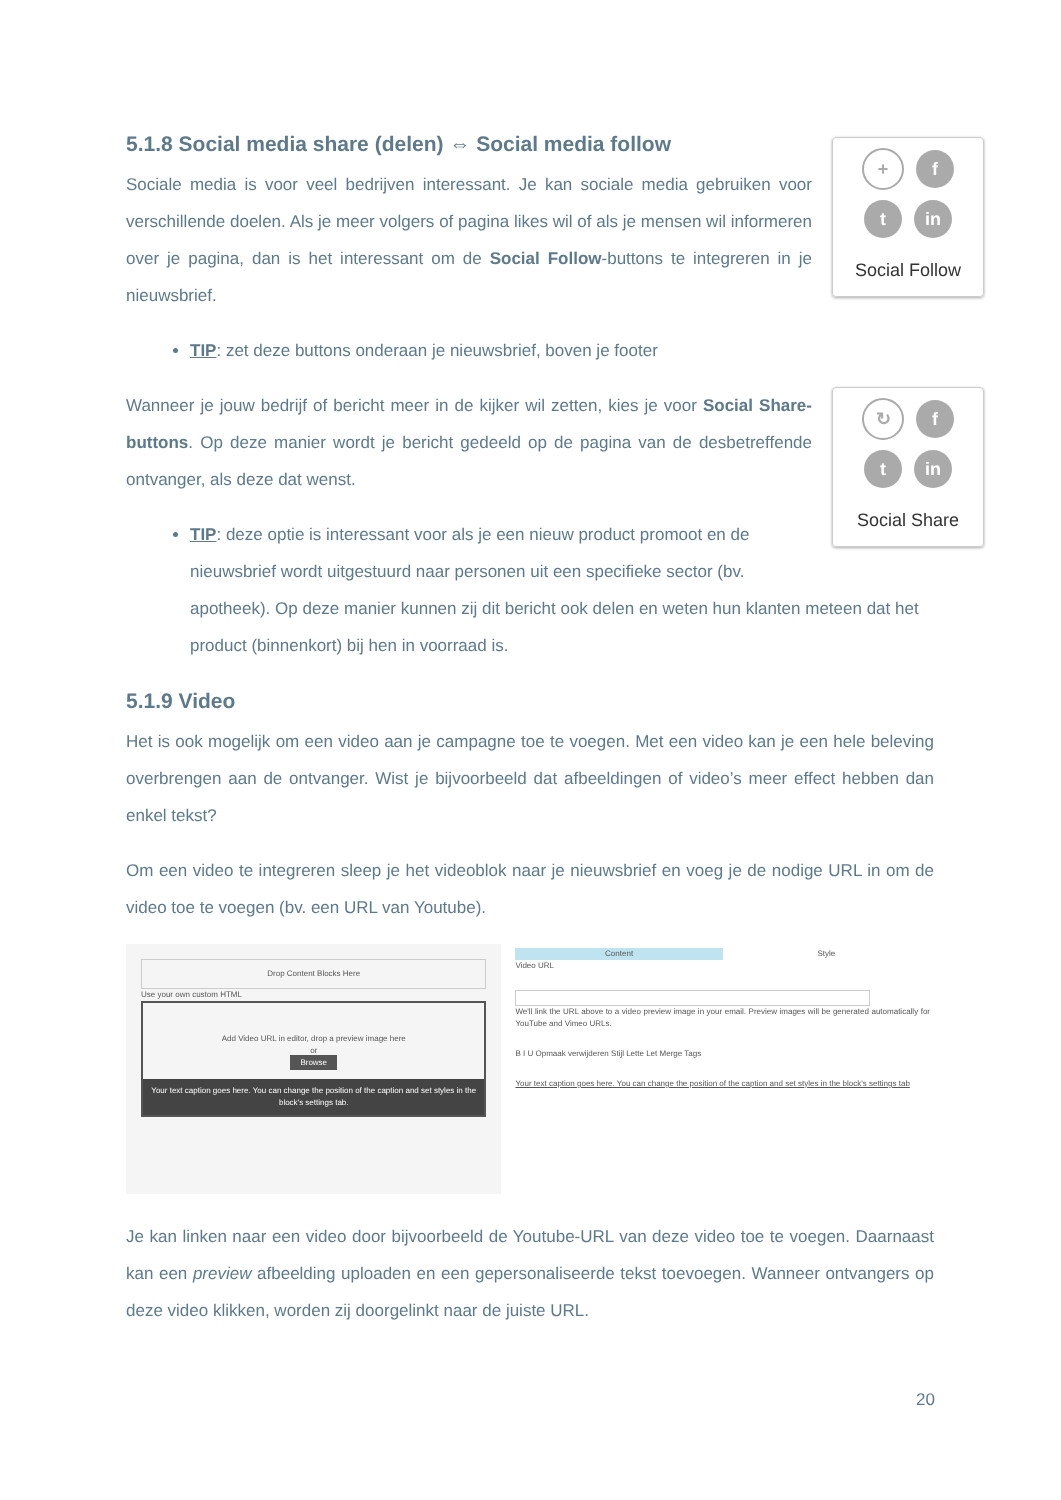+ f
t in
Social Follow
5.1.8 Social media share (delen) ⇔ Social media follow
Sociale media is voor veel bedrijven interessant. Je kan sociale media gebruiken voor verschillende doelen. Als je meer volgers of pagina likes wil of als je mensen wil informeren over je pagina, dan is het interessant om de Social Follow-buttons te integreren in je nieuwsbrief.
TIP: zet deze buttons onderaan je nieuwsbrief, boven je footer
↻ f
t in
Social Share
Wanneer je jouw bedrijf of bericht meer in de kijker wil zetten, kies je voor Social Share-buttons. Op deze manier wordt je bericht gedeeld op de pagina van de desbetreffende ontvanger, als deze dat wenst.
TIP: deze optie is interessant voor als je een nieuw product promoot en de nieuwsbrief wordt uitgestuurd naar personen uit een specifieke sector (bv. apotheek). Op deze manier kunnen zij dit bericht ook delen en weten hun klanten meteen dat het product (binnenkort) bij hen in voorraad is.
5.1.9 Video
Het is ook mogelijk om een video aan je campagne toe te voegen. Met een video kan je een hele beleving overbrengen aan de ontvanger. Wist je bijvoorbeeld dat afbeeldingen of video’s meer effect hebben dan enkel tekst?
Om een video te integreren sleep je het videoblok naar je nieuwsbrief en voeg je de nodige URL in om de video toe te voegen (bv. een URL van Youtube).
Drop Content Blocks Here
Use your own custom HTML
Add Video URL in editor, drop a preview image here
or
Browse
Your text caption goes here. You can change the position of the caption and set styles in the block's settings tab.
Content Style
Video URL
We'll link the URL above to a video preview image in your email. Preview images will be generated automatically for YouTube and Vimeo URLs.
B I U Opmaak verwijderen Stijl Lette Let Merge Tags
Your text caption goes here. You can change the position of the caption and set styles in the block's settings tab
Je kan linken naar een video door bijvoorbeeld de Youtube-URL van deze video toe te voegen. Daarnaast kan een preview afbeelding uploaden en een gepersonaliseerde tekst toevoegen. Wanneer ontvangers op deze video klikken, worden zij doorgelinkt naar de juiste URL.
20